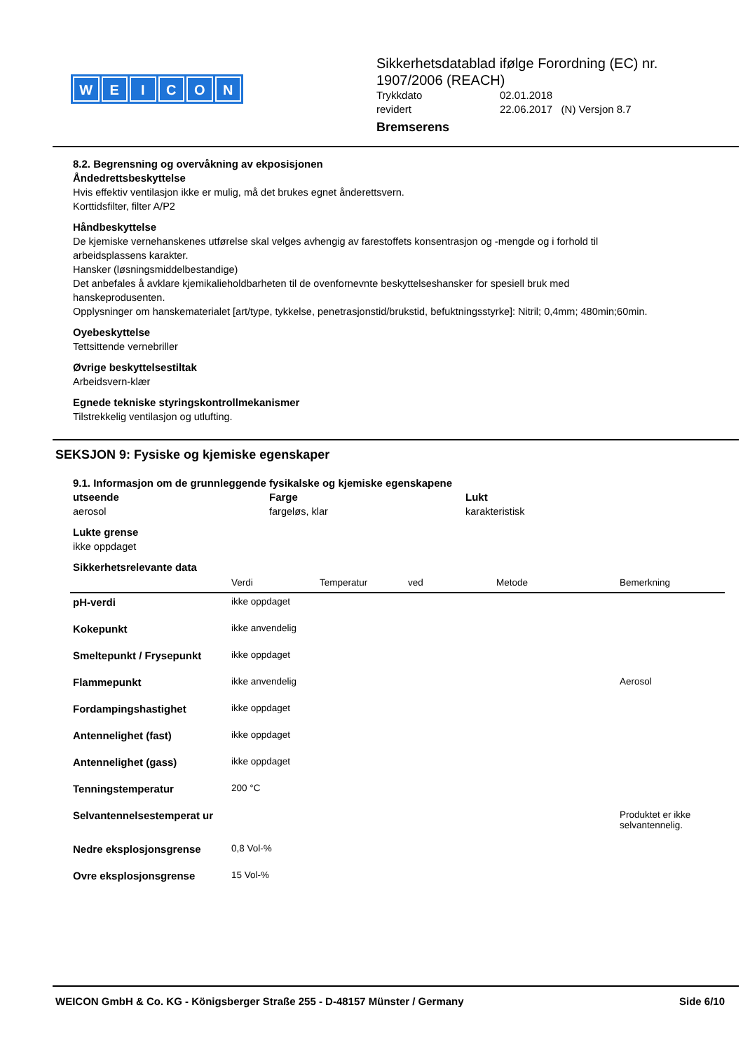WEICON
Sikkerhetsdatablad ifølge Forordning (EC) nr. 1907/2006 (REACH)
Trykkdato 02.01.2018
revidert 22.06.2017 (N) Versjon 8.7
Bremserens
8.2. Begrensning og overvåkning av ekposisjonen
Åndedrettsbeskyttelse
Hvis effektiv ventilasjon ikke er mulig, må det brukes egnet ånderettsvern.
Korttidsfilter, filter A/P2
Håndbeskyttelse
De kjemiske vernehanskenes utførelse skal velges avhengig av farestoffets konsentrasjon og -mengde og i forhold til arbeidsplassens karakter.
Hansker (løsningsmiddelbestandige)
Det anbefales å avklare kjemikalieholdbarheten til de ovenfornevnte beskyttelseshansker for spesiell bruk med hanskeprodusenten.
Opplysninger om hanskematerialet [art/type, tykkelse, penetrasjonstid/brukstid, befuktningsstyrke]: Nitril; 0,4mm; 480min;60min.
Oyebeskyttelse
Tettsittende vernebriller
Øvrige beskyttelsestiltak
Arbeidsvern-klær
Egnede tekniske styringskontrollmekanismer
Tilstrekkelig ventilasjon og utlufting.
SEKSJON 9: Fysiske og kjemiske egenskaper
9.1. Informasjon om de grunnleggende fysikalske og kjemiske egenskapene
utseende
aerosol
Farge
fargeløs, klar
Lukt
karakteristisk
Lukte grense
ikke oppdaget
Sikkerhetsrelevante data
| | Verdi | Temperatur | ved | Metode | Bemerkning |
| --- | --- | --- | --- | --- | --- |
| pH-verdi | ikke oppdaget | | | | |
| Kokepunkt | ikke anvendelig | | | | |
| Smeltepunkt / Frysepunkt | ikke oppdaget | | | | |
| Flammepunkt | ikke anvendelig | | | | Aerosol |
| Fordampingshastighet | ikke oppdaget | | | | |
| Antennelighet (fast) | ikke oppdaget | | | | |
| Antennelighet (gass) | ikke oppdaget | | | | |
| Tenningstemperatur | 200 °C | | | | |
| Selvantennelsestemperat ur | | | | | Produktet er ikke selvantennelig. |
| Nedre eksplosjonsgrense | 0,8 Vol-% | | | | |
| Ovre eksplosjonsgrense | 15 Vol-% | | | | |
WEICON GmbH & Co. KG - Königsberger Straße 255 - D-48157 Münster / Germany Side 6/10